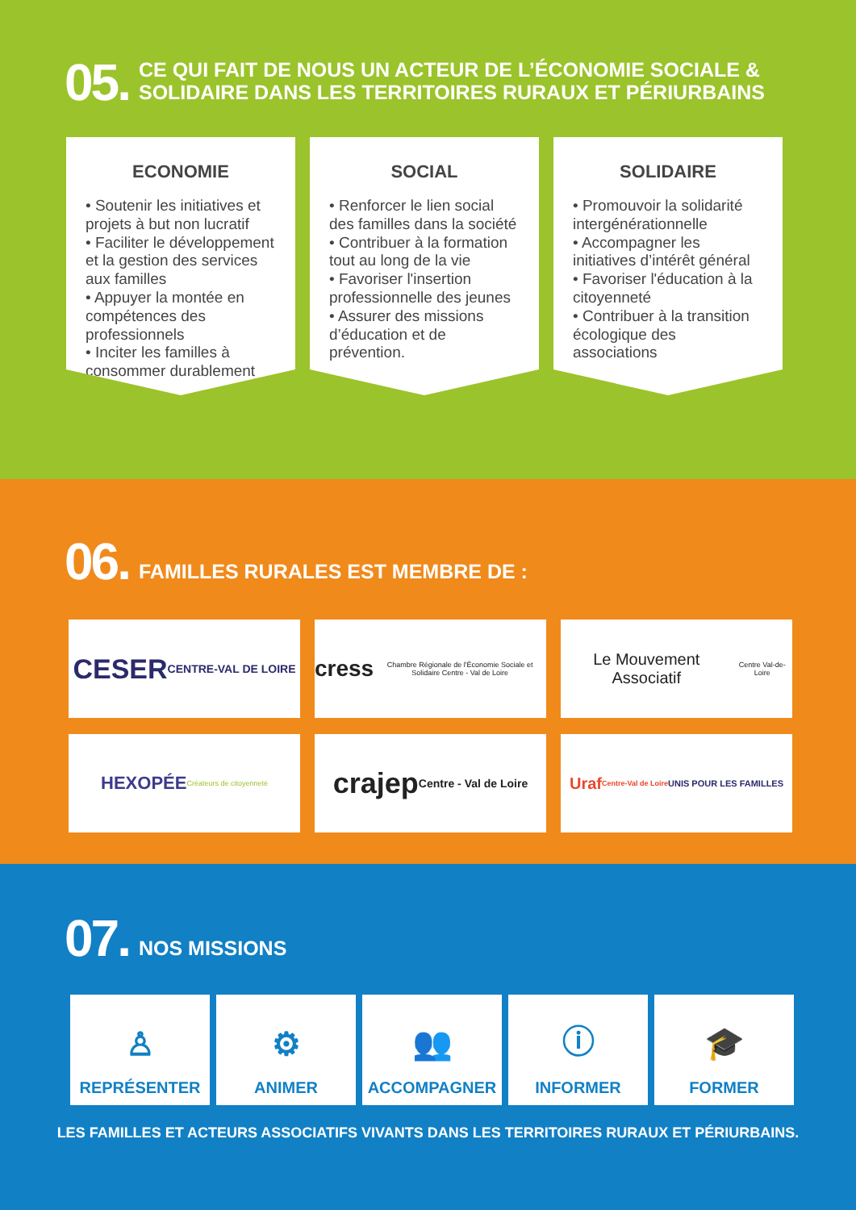05.
CE QUI FAIT DE NOUS UN ACTEUR DE L’ÉCONOMIE SOCIALE &
SOLIDAIRE DANS LES TERRITOIRES RURAUX ET PÉRIURBAINS
ECONOMIE
• Soutenir les initiatives et projets à but non lucratif
• Faciliter le développement et la gestion des services aux familles
• Appuyer la montée en compétences des professionnels
• Inciter les familles à consommer durablement
SOCIAL
• Renforcer le lien social des familles dans la société
• Contribuer à la formation tout au long de la vie
• Favoriser l'insertion professionnelle des jeunes
• Assurer des missions d’éducation et de prévention.
SOLIDAIRE
• Promouvoir la solidarité intergénérationnelle
• Accompagner les initiatives d’intérêt général
• Favoriser l'éducation à la citoyenneté
• Contribuer à la transition écologique des associations
06.
FAMILLES RURALES EST MEMBRE DE :
CESER
CENTRE-VAL DE LOIRE
cress
Chambre Régionale de l'Économie Sociale et Solidaire Centre - Val de Loire
Le Mouvement Associatif
Centre Val-de-Loire
HEXOPÉE Créateurs de citoyenneté
crajep
Centre - Val de Loire
Uraf Centre-Val de Loire
UNIS POUR LES FAMILLES
07.
NOS MISSIONS
♙
REPRÉSENTER
⚙
ANIMER
👥
ACCOMPAGNER
ⓘ
INFORMER
🎓
FORMER
LES FAMILLES ET ACTEURS ASSOCIATIFS VIVANTS DANS LES TERRITOIRES RURAUX ET PÉRIURBAINS.